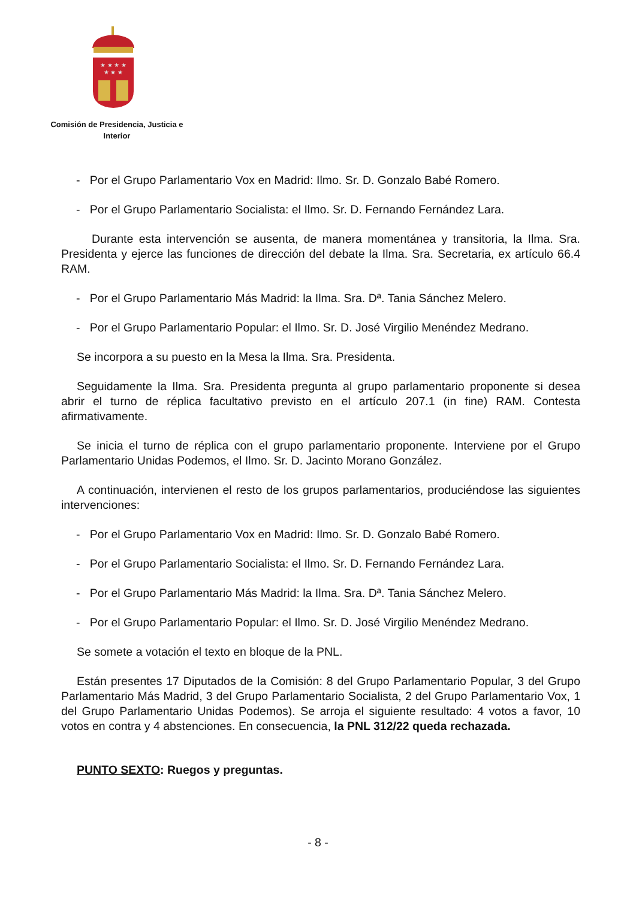★ ★ ★ ★
★ ★ ★
Comisión de Presidencia, Justicia e
Interior
- Por el Grupo Parlamentario Vox en Madrid: Ilmo. Sr. D. Gonzalo Babé Romero.
- Por el Grupo Parlamentario Socialista: el Ilmo. Sr. D. Fernando Fernández Lara.
Durante esta intervención se ausenta, de manera momentánea y transitoria, la Ilma. Sra. Presidenta y ejerce las funciones de dirección del debate la Ilma. Sra. Secretaria, ex artículo 66.4 RAM.
- Por el Grupo Parlamentario Más Madrid: la Ilma. Sra. Dª. Tania Sánchez Melero.
- Por el Grupo Parlamentario Popular: el Ilmo. Sr. D. José Virgilio Menéndez Medrano.
Se incorpora a su puesto en la Mesa la Ilma. Sra. Presidenta.
Seguidamente la Ilma. Sra. Presidenta pregunta al grupo parlamentario proponente si desea abrir el turno de réplica facultativo previsto en el artículo 207.1 (in fine) RAM. Contesta afirmativamente.
Se inicia el turno de réplica con el grupo parlamentario proponente. Interviene por el Grupo Parlamentario Unidas Podemos, el Ilmo. Sr. D. Jacinto Morano González.
A continuación, intervienen el resto de los grupos parlamentarios, produciéndose las siguientes intervenciones:
- Por el Grupo Parlamentario Vox en Madrid: Ilmo. Sr. D. Gonzalo Babé Romero.
- Por el Grupo Parlamentario Socialista: el Ilmo. Sr. D. Fernando Fernández Lara.
- Por el Grupo Parlamentario Más Madrid: la Ilma. Sra. Dª. Tania Sánchez Melero.
- Por el Grupo Parlamentario Popular: el Ilmo. Sr. D. José Virgilio Menéndez Medrano.
Se somete a votación el texto en bloque de la PNL.
Están presentes 17 Diputados de la Comisión: 8 del Grupo Parlamentario Popular, 3 del Grupo Parlamentario Más Madrid, 3 del Grupo Parlamentario Socialista, 2 del Grupo Parlamentario Vox, 1 del Grupo Parlamentario Unidas Podemos). Se arroja el siguiente resultado: 4 votos a favor, 10 votos en contra y 4 abstenciones. En consecuencia, la PNL 312/22 queda rechazada.
PUNTO SEXTO: Ruegos y preguntas.
- 8 -